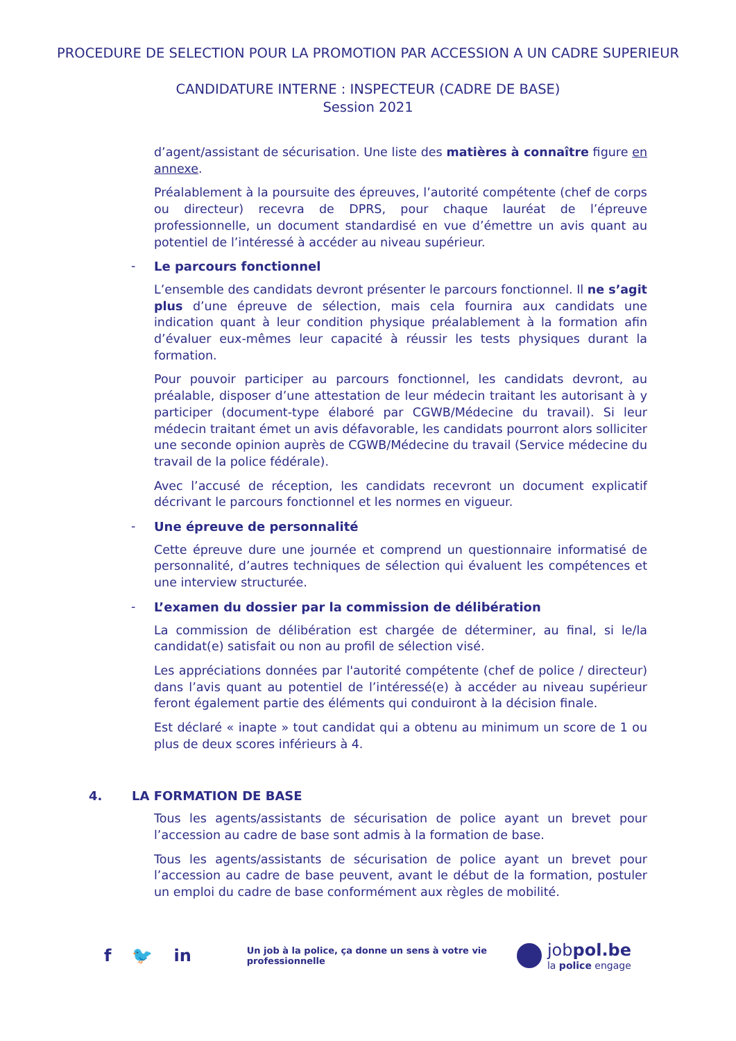PROCEDURE DE SELECTION POUR LA PROMOTION PAR ACCESSION A UN CADRE SUPERIEUR
CANDIDATURE INTERNE : INSPECTEUR (CADRE DE BASE)
Session 2021
d’agent/assistant de sécurisation. Une liste des matières à connaître figure en annexe.
Préalablement à la poursuite des épreuves, l’autorité compétente (chef de corps ou directeur) recevra de DPRS, pour chaque lauréat de l’épreuve professionnelle, un document standardisé en vue d’émettre un avis quant au potentiel de l’intéressé à accéder au niveau supérieur.
- Le parcours fonctionnel
L’ensemble des candidats devront présenter le parcours fonctionnel. Il ne s’agit plus d’une épreuve de sélection, mais cela fournira aux candidats une indication quant à leur condition physique préalablement à la formation afin d’évaluer eux-mêmes leur capacité à réussir les tests physiques durant la formation.
Pour pouvoir participer au parcours fonctionnel, les candidats devront, au préalable, disposer d’une attestation de leur médecin traitant les autorisant à y participer (document-type élaboré par CGWB/Médecine du travail). Si leur médecin traitant émet un avis défavorable, les candidats pourront alors solliciter une seconde opinion auprès de CGWB/Médecine du travail (Service médecine du travail de la police fédérale).
Avec l’accusé de réception, les candidats recevront un document explicatif décrivant le parcours fonctionnel et les normes en vigueur.
- Une épreuve de personnalité
Cette épreuve dure une journée et comprend un questionnaire informatisé de personnalité, d’autres techniques de sélection qui évaluent les compétences et une interview structurée.
- L’examen du dossier par la commission de délibération
La commission de délibération est chargée de déterminer, au final, si le/la candidat(e) satisfait ou non au profil de sélection visé.
Les appréciations données par l'autorité compétente (chef de police / directeur) dans l’avis quant au potentiel de l’intéressé(e) à accéder au niveau supérieur feront également partie des éléments qui conduiront à la décision finale.
Est déclaré « inapte » tout candidat qui a obtenu au minimum un score de 1 ou plus de deux scores inférieurs à 4.
4. LA FORMATION DE BASE
Tous les agents/assistants de sécurisation de police ayant un brevet pour l’accession au cadre de base sont admis à la formation de base.
Tous les agents/assistants de sécurisation de police ayant un brevet pour l’accession au cadre de base peuvent, avant le début de la formation, postuler un emploi du cadre de base conformément aux règles de mobilité.
f 🐦 in Un job à la police, ça donne un sens à votre vie professionnelle
jobpol.be
la police engage